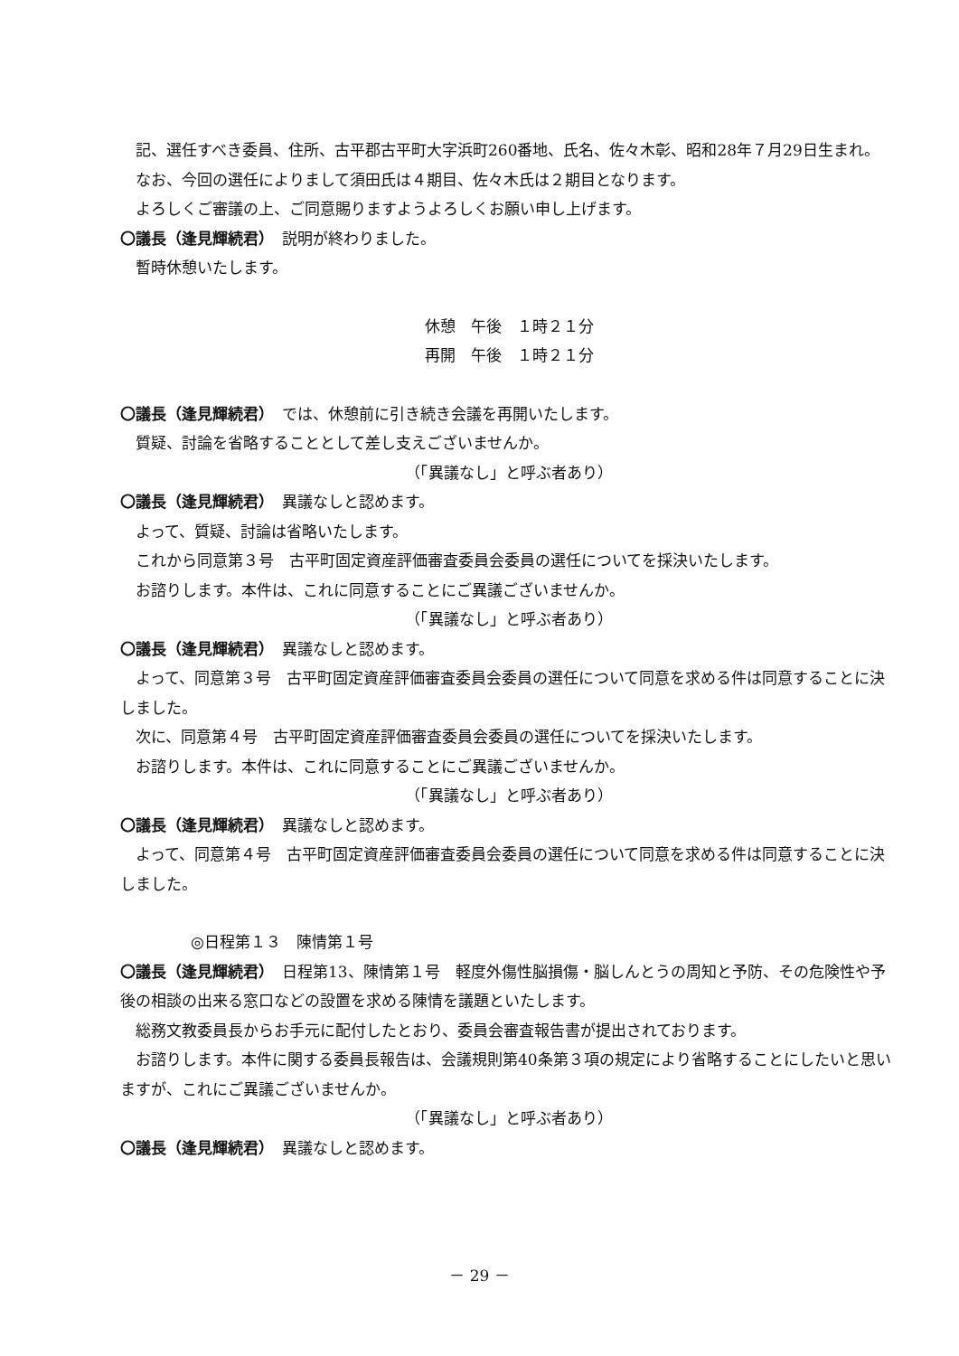記、選任すべき委員、住所、古平郡古平町大字浜町260番地、氏名、佐々木彰、昭和28年７月29日生まれ。
なお、今回の選任によりまして須田氏は４期目、佐々木氏は２期目となります。
よろしくご審議の上、ご同意賜りますようよろしくお願い申し上げます。
〇議長（逢見輝続君）　説明が終わりました。
暫時休憩いたします。
休憩　午後　１時２１分
再開　午後　１時２１分
〇議長（逢見輝続君）　では、休憩前に引き続き会議を再開いたします。
質疑、討論を省略することとして差し支えございませんか。
（「異議なし」と呼ぶ者あり）
〇議長（逢見輝続君）　異議なしと認めます。
よって、質疑、討論は省略いたします。
これから同意第３号　古平町固定資産評価審査委員会委員の選任についてを採決いたします。
お諮りします。本件は、これに同意することにご異議ございませんか。
（「異議なし」と呼ぶ者あり）
〇議長（逢見輝続君）　異議なしと認めます。
よって、同意第３号　古平町固定資産評価審査委員会委員の選任について同意を求める件は同意することに決しました。
次に、同意第４号　古平町固定資産評価審査委員会委員の選任についてを採決いたします。
お諮りします。本件は、これに同意することにご異議ございませんか。
（「異議なし」と呼ぶ者あり）
〇議長（逢見輝続君）　異議なしと認めます。
よって、同意第４号　古平町固定資産評価審査委員会委員の選任について同意を求める件は同意することに決しました。
◎日程第１３　陳情第１号
〇議長（逢見輝続君）　日程第13、陳情第１号　軽度外傷性脳損傷・脳しんとうの周知と予防、その危険性や予後の相談の出来る窓口などの設置を求める陳情を議題といたします。
総務文教委員長からお手元に配付したとおり、委員会審査報告書が提出されております。
お諮りします。本件に関する委員長報告は、会議規則第40条第３項の規定により省略することにしたいと思いますが、これにご異議ございませんか。
（「異議なし」と呼ぶ者あり）
〇議長（逢見輝続君）　異議なしと認めます。
－ 29 －